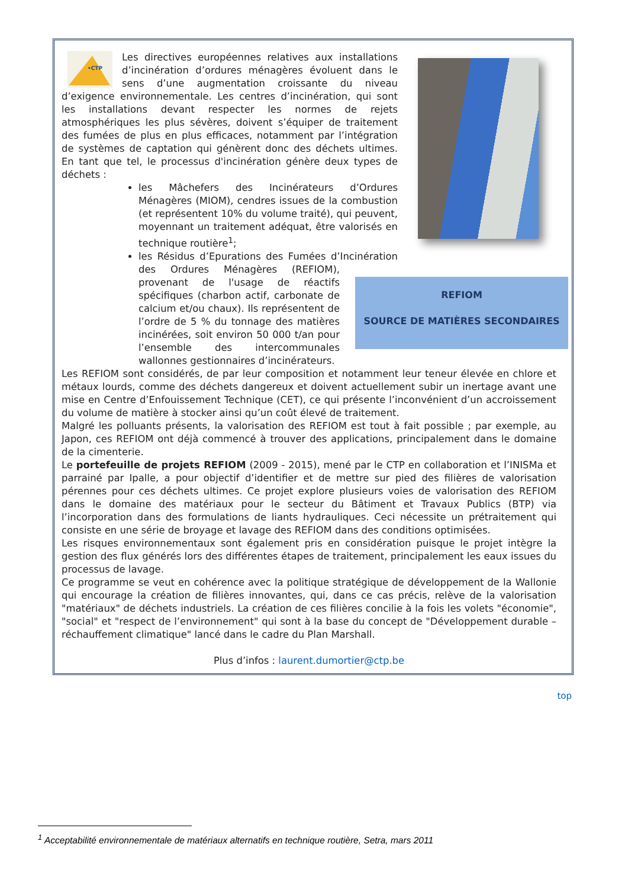•CTP
Les directives européennes relatives aux installations d’incinération d’ordures ménagères évoluent dans le sens d’une augmentation croissante du niveau d’exigence environnementale. Les centres d’incinération, qui sont les installations devant respecter les normes de rejets atmosphériques les plus sévères, doivent s’équiper de traitement des fumées de plus en plus efficaces, notamment par l’intégration de systèmes de captation qui génèrent donc des déchets ultimes. En tant que tel, le processus d'incinération génère deux types de déchets :
REFIOM
SOURCE DE MATIÈRES SECONDAIRES
les Mâchefers des Incinérateurs d’Ordures Ménagères (MIOM), cendres issues de la combustion (et représentent 10% du volume traité), qui peuvent, moyennant un traitement adéquat, être valorisés en technique routière<sup>1</sup>;
les Résidus d’Epurations des Fumées d’Incinération des Ordures Ménagères (REFIOM), provenant de l'usage de réactifs spécifiques (charbon actif, carbonate de calcium et/ou chaux). Ils représentent de l’ordre de 5 % du tonnage des matières incinérées, soit environ 50 000 t/an pour l’ensemble des intercommunales wallonnes gestionnaires d’incinérateurs.
Les REFIOM sont considérés, de par leur composition et notamment leur teneur élevée en chlore et métaux lourds, comme des déchets dangereux et doivent actuellement subir un inertage avant une mise en Centre d’Enfouissement Technique (CET), ce qui présente l’inconvénient d’un accroissement du volume de matière à stocker ainsi qu’un coût élevé de traitement.
Malgré les polluants présents, la valorisation des REFIOM est tout à fait possible ; par exemple, au Japon, ces REFIOM ont déjà commencé à trouver des applications, principalement dans le domaine de la cimenterie.
Le portefeuille de projets REFIOM (2009 - 2015), mené par le CTP en collaboration et l’INISMa et parrainé par Ipalle, a pour objectif d’identifier et de mettre sur pied des filières de valorisation pérennes pour ces déchets ultimes. Ce projet explore plusieurs voies de valorisation des REFIOM dans le domaine des matériaux pour le secteur du Bâtiment et Travaux Publics (BTP) via l’incorporation dans des formulations de liants hydrauliques. Ceci nécessite un prétraitement qui consiste en une série de broyage et lavage des REFIOM dans des conditions optimisées.
Les risques environnementaux sont également pris en considération puisque le projet intègre la gestion des flux générés lors des différentes étapes de traitement, principalement les eaux issues du processus de lavage.
Ce programme se veut en cohérence avec la politique stratégique de développement de la Wallonie qui encourage la création de filières innovantes, qui, dans ce cas précis, relève de la valorisation "matériaux" de déchets industriels. La création de ces filières concilie à la fois les volets "économie", "social" et "respect de l’environnement" qui sont à la base du concept de "Développement durable – réchauffement climatique" lancé dans le cadre du Plan Marshall.
Plus d’infos : laurent.dumortier@ctp.be
top
<sup>1</sup> Acceptabilité environnementale de matériaux alternatifs en technique routière, Setra, mars 2011